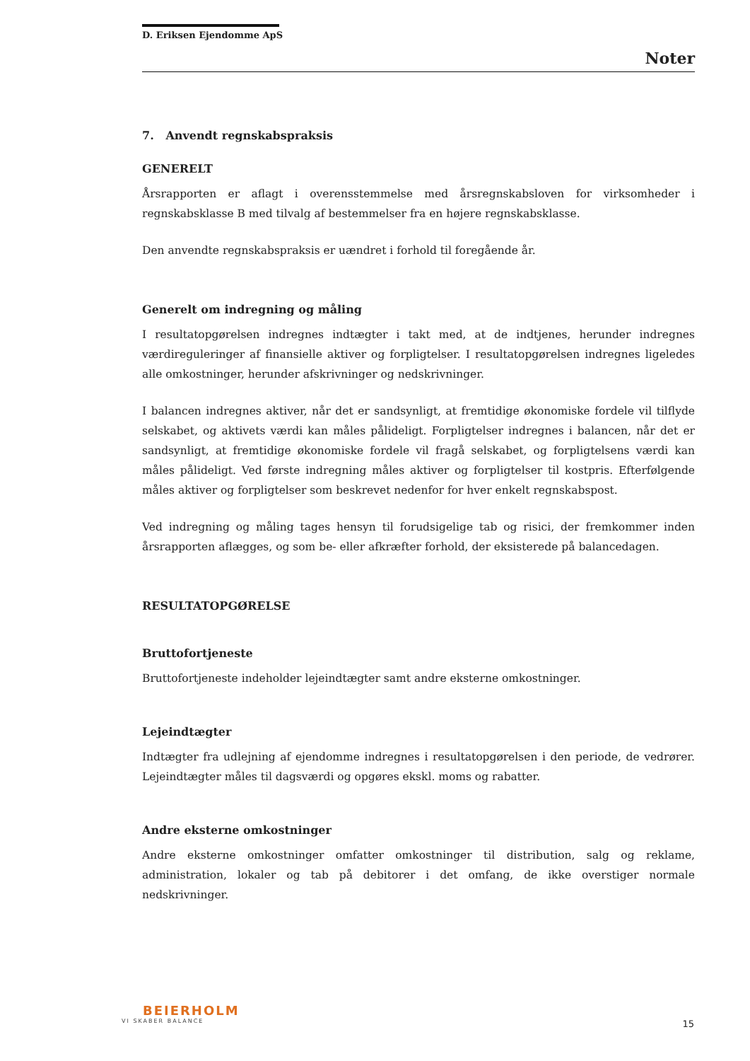D. Eriksen Ejendomme ApS
Noter
7. Anvendt regnskabspraksis
GENERELT
Årsrapporten er aflagt i overensstemmelse med årsregnskabsloven for virksomheder i regnskabsklasse B med tilvalg af bestemmelser fra en højere regnskabsklasse.
Den anvendte regnskabspraksis er uændret i forhold til foregående år.
Generelt om indregning og måling
I resultatopgørelsen indregnes indtægter i takt med, at de indtjenes, herunder indregnes værdireguleringer af finansielle aktiver og forpligtelser. I resultatopgørelsen indregnes ligeledes alle omkostninger, herunder afskrivninger og nedskrivninger.
I balancen indregnes aktiver, når det er sandsynligt, at fremtidige økonomiske fordele vil tilflyde selskabet, og aktivets værdi kan måles pålideligt. Forpligtelser indregnes i balancen, når det er sandsynligt, at fremtidige økonomiske fordele vil fragå selskabet, og forpligtelsens værdi kan måles pålideligt. Ved første indregning måles aktiver og forpligtelser til kostpris. Efterfølgende måles aktiver og forpligtelser som beskrevet nedenfor for hver enkelt regnskabspost.
Ved indregning og måling tages hensyn til forudsigelige tab og risici, der fremkommer inden årsrapporten aflægges, og som be- eller afkræfter forhold, der eksisterede på balancedagen.
RESULTATOPGØRELSE
Bruttofortjeneste
Bruttofortjeneste indeholder lejeindtægter samt andre eksterne omkostninger.
Lejeindtægter
Indtægter fra udlejning af ejendomme indregnes i resultatopgørelsen i den periode, de vedrører. Lejeindtægter måles til dagsværdi og opgøres ekskl. moms og rabatter.
Andre eksterne omkostninger
Andre eksterne omkostninger omfatter omkostninger til distribution, salg og reklame, administration, lokaler og tab på debitorer i det omfang, de ikke overstiger normale nedskrivninger.
BEIERHOLM
VI SKABER BALANCE
15